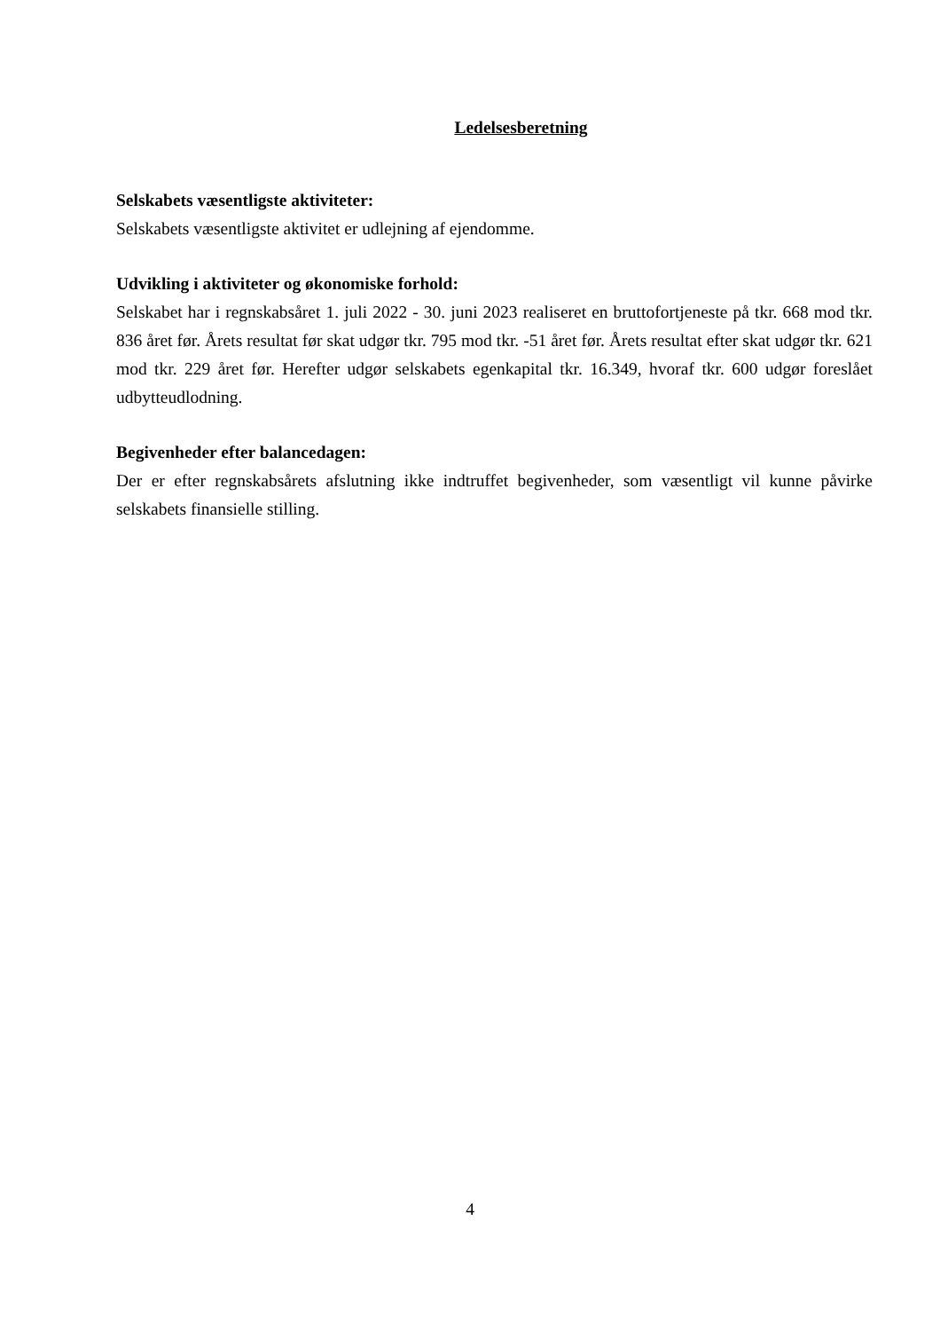Ledelsesberetning
Selskabets væsentligste aktiviteter:
Selskabets væsentligste aktivitet er udlejning af ejendomme.
Udvikling i aktiviteter og økonomiske forhold:
Selskabet har i regnskabsåret 1. juli 2022 - 30. juni 2023 realiseret en bruttofortjeneste på tkr. 668 mod tkr. 836 året før. Årets resultat før skat udgør tkr. 795 mod tkr. -51 året før. Årets resultat efter skat udgør tkr. 621 mod tkr. 229 året før. Herefter udgør selskabets egenkapital tkr. 16.349, hvoraf tkr. 600 udgør foreslået udbytteudlodning.
Begivenheder efter balancedagen:
Der er efter regnskabsårets afslutning ikke indtruffet begivenheder, som væsentligt vil kunne påvirke selskabets finansielle stilling.
4